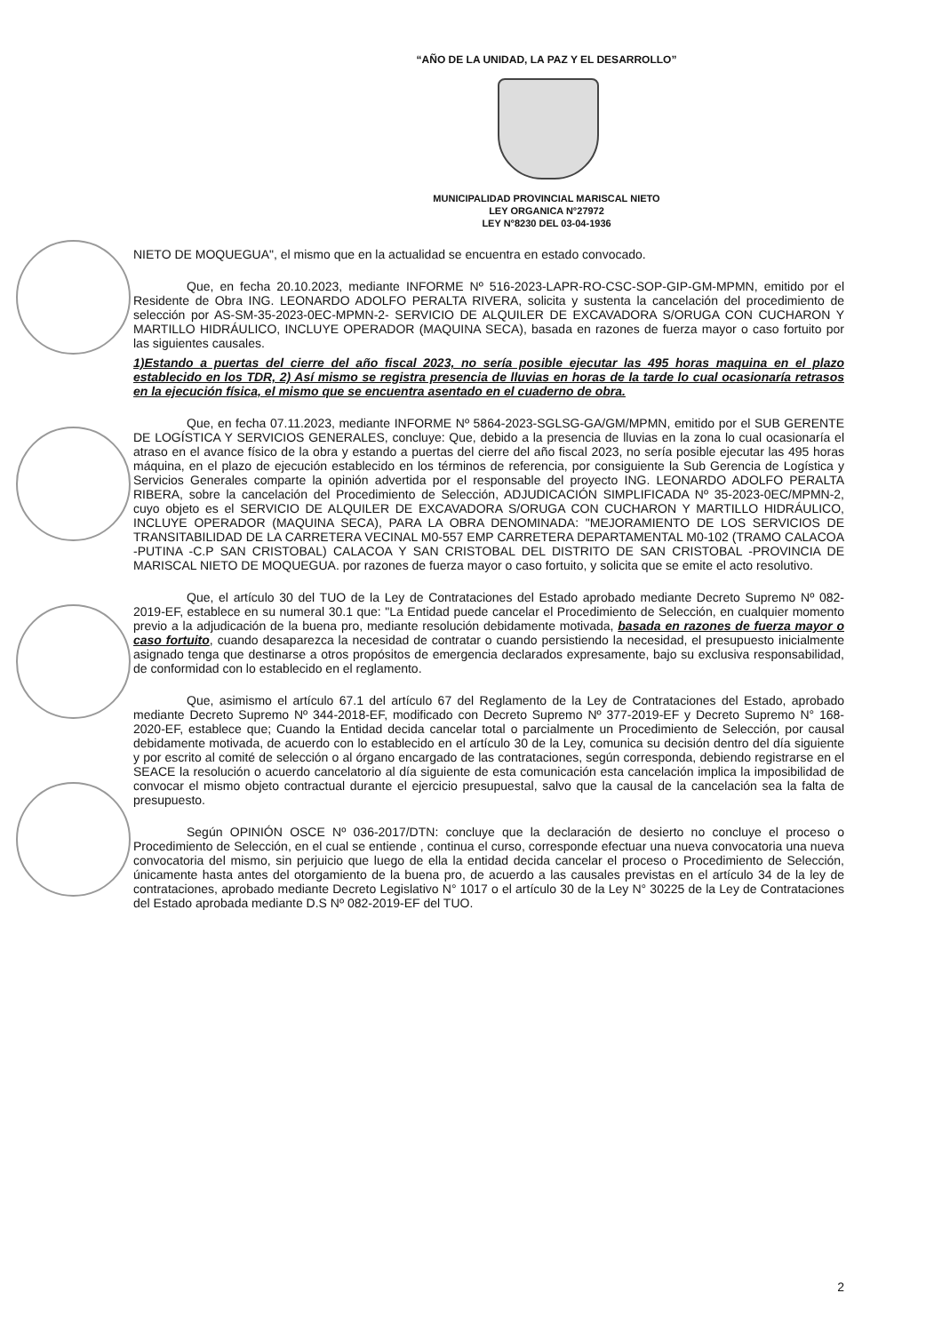“AÑO DE LA UNIDAD, LA PAZ Y EL DESARROLLO”
MUNICIPALIDAD PROVINCIAL MARISCAL NIETO
LEY ORGANICA N°27972
LEY N°8230 DEL 03-04-1936
NIETO DE MOQUEGUA", el mismo que en la actualidad se encuentra en estado convocado.
Que, en fecha 20.10.2023, mediante INFORME Nº 516-2023-LAPR-RO-CSC-SOP-GIP-GM-MPMN, emitido por el Residente de Obra ING. LEONARDO ADOLFO PERALTA RIVERA, solicita y sustenta la cancelación del procedimiento de selección por AS-SM-35-2023-0EC-MPMN-2- SERVICIO DE ALQUILER DE EXCAVADORA S/ORUGA CON CUCHARON Y MARTILLO HIDRÁULICO, INCLUYE OPERADOR (MAQUINA SECA), basada en razones de fuerza mayor o caso fortuito por las siguientes causales.
1)Estando a puertas del cierre del año fiscal 2023, no sería posible ejecutar las 495 horas maquina en el plazo establecido en los TDR, 2) Así mismo se registra presencia de lluvias en horas de la tarde lo cual ocasionaría retrasos en la ejecución física, el mismo que se encuentra asentado en el cuaderno de obra.
Que, en fecha 07.11.2023, mediante INFORME Nº 5864-2023-SGLSG-GA/GM/MPMN, emitido por el SUB GERENTE DE LOGÍSTICA Y SERVICIOS GENERALES, concluye: Que, debido a la presencia de lluvias en la zona lo cual ocasionaría el atraso en el avance físico de la obra y estando a puertas del cierre del año fiscal 2023, no sería posible ejecutar las 495 horas máquina, en el plazo de ejecución establecido en los términos de referencia, por consiguiente la Sub Gerencia de Logística y Servicios Generales comparte la opinión advertida por el responsable del proyecto ING. LEONARDO ADOLFO PERALTA RIBERA, sobre la cancelación del Procedimiento de Selección, ADJUDICACIÓN SIMPLIFICADA Nº 35-2023-0EC/MPMN-2, cuyo objeto es el SERVICIO DE ALQUILER DE EXCAVADORA S/ORUGA CON CUCHARON Y MARTILLO HIDRÁULICO, INCLUYE OPERADOR (MAQUINA SECA), PARA LA OBRA DENOMINADA: "MEJORAMIENTO DE LOS SERVICIOS DE TRANSITABILIDAD DE LA CARRETERA VECINAL M0-557 EMP CARRETERA DEPARTAMENTAL M0-102 (TRAMO CALACOA -PUTINA -C.P SAN CRISTOBAL) CALACOA Y SAN CRISTOBAL DEL DISTRITO DE SAN CRISTOBAL -PROVINCIA DE MARISCAL NIETO DE MOQUEGUA. por razones de fuerza mayor o caso fortuito, y solicita que se emite el acto resolutivo.
Que, el artículo 30 del TUO de la Ley de Contrataciones del Estado aprobado mediante Decreto Supremo Nº 082-2019-EF, establece en su numeral 30.1 que: "La Entidad puede cancelar el Procedimiento de Selección, en cualquier momento previo a la adjudicación de la buena pro, mediante resolución debidamente motivada, basada en razones de fuerza mayor o caso fortuito, cuando desaparezca la necesidad de contratar o cuando persistiendo la necesidad, el presupuesto inicialmente asignado tenga que destinarse a otros propósitos de emergencia declarados expresamente, bajo su exclusiva responsabilidad, de conformidad con lo establecido en el reglamento.
Que, asimismo el artículo 67.1 del artículo 67 del Reglamento de la Ley de Contrataciones del Estado, aprobado mediante Decreto Supremo Nº 344-2018-EF, modificado con Decreto Supremo Nº 377-2019-EF y Decreto Supremo N° 168-2020-EF, establece que; Cuando la Entidad decida cancelar total o parcialmente un Procedimiento de Selección, por causal debidamente motivada, de acuerdo con lo establecido en el artículo 30 de la Ley, comunica su decisión dentro del día siguiente y por escrito al comité de selección o al órgano encargado de las contrataciones, según corresponda, debiendo registrarse en el SEACE la resolución o acuerdo cancelatorio al día siguiente de esta comunicación esta cancelación implica la imposibilidad de convocar el mismo objeto contractual durante el ejercicio presupuestal, salvo que la causal de la cancelación sea la falta de presupuesto.
Según OPINIÓN OSCE Nº 036-2017/DTN: concluye que la declaración de desierto no concluye el proceso o Procedimiento de Selección, en el cual se entiende , continua el curso, corresponde efectuar una nueva convocatoria una nueva convocatoria del mismo, sin perjuicio que luego de ella la entidad decida cancelar el proceso o Procedimiento de Selección, únicamente hasta antes del otorgamiento de la buena pro, de acuerdo a las causales previstas en el artículo 34 de la ley de contrataciones, aprobado mediante Decreto Legislativo N° 1017 o el artículo 30 de la Ley N° 30225 de la Ley de Contrataciones del Estado aprobada mediante D.S Nº 082-2019-EF del TUO.
2